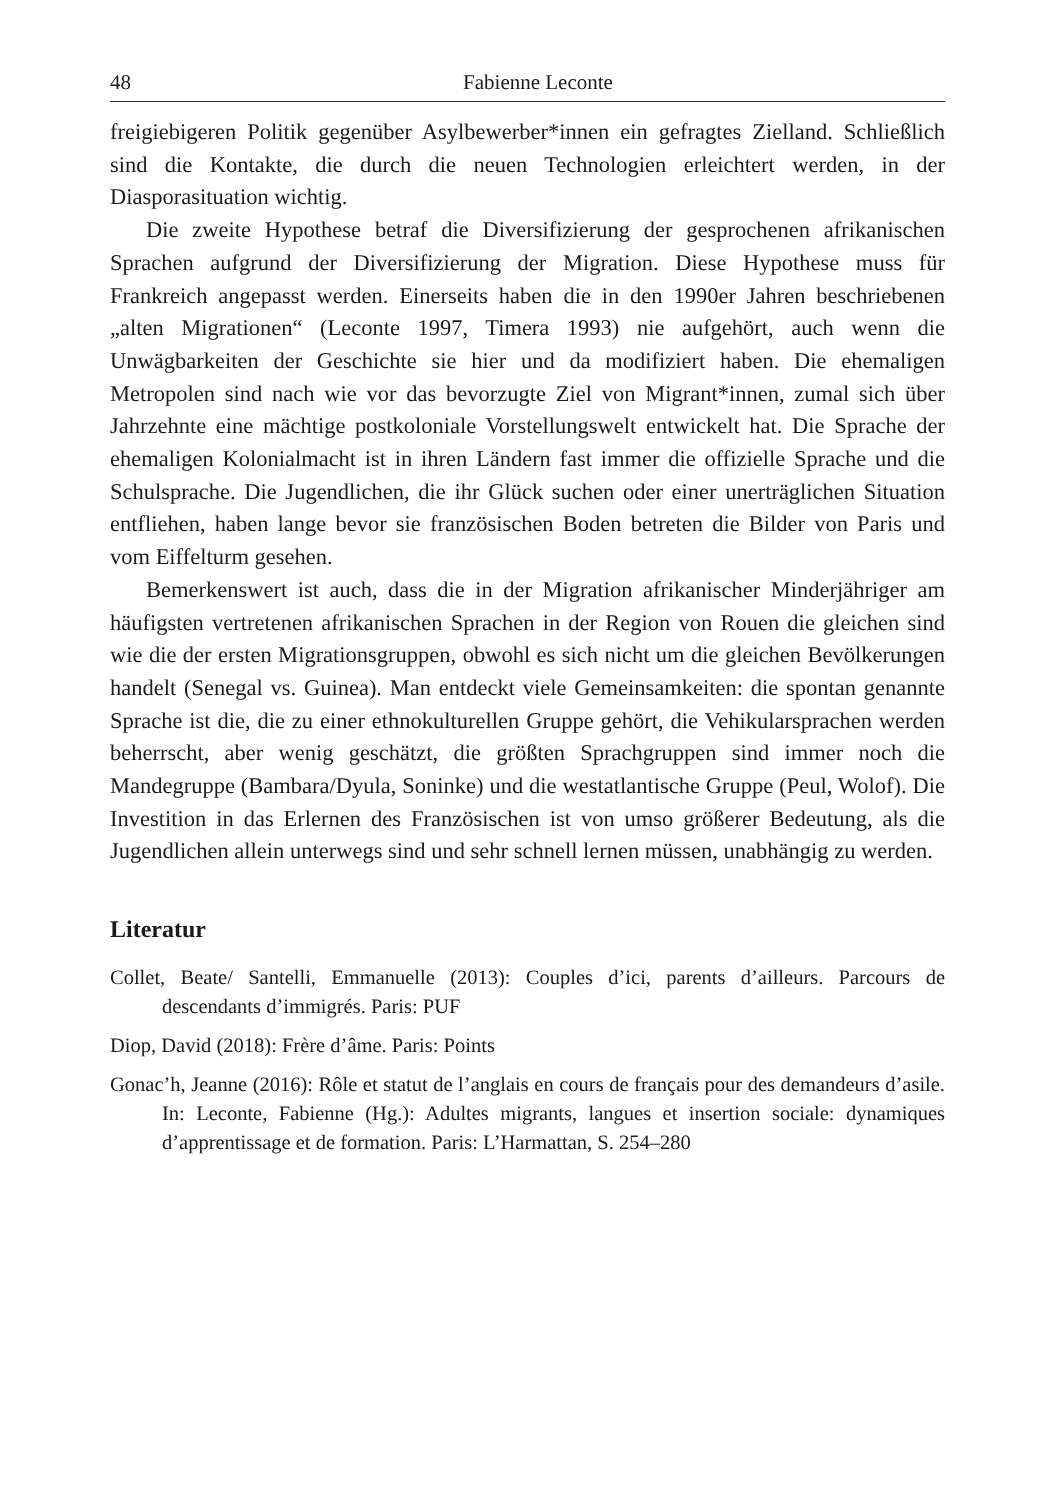48 Fabienne Leconte
freigiebigeren Politik gegenüber Asylbewerber*innen ein gefragtes Zielland. Schließlich sind die Kontakte, die durch die neuen Technologien erleichtert werden, in der Diasporasituation wichtig.
Die zweite Hypothese betraf die Diversifizierung der gesprochenen afrikanischen Sprachen aufgrund der Diversifizierung der Migration. Diese Hypothese muss für Frankreich angepasst werden. Einerseits haben die in den 1990er Jahren beschriebenen „alten Migrationen“ (Leconte 1997, Timera 1993) nie aufgehört, auch wenn die Unwägbarkeiten der Geschichte sie hier und da modifiziert haben. Die ehemaligen Metropolen sind nach wie vor das bevorzugte Ziel von Migrant*innen, zumal sich über Jahrzehnte eine mächtige postkoloniale Vorstellungswelt entwickelt hat. Die Sprache der ehemaligen Kolonialmacht ist in ihren Ländern fast immer die offizielle Sprache und die Schulsprache. Die Jugendlichen, die ihr Glück suchen oder einer unerträglichen Situation entfliehen, haben lange bevor sie französischen Boden betreten die Bilder von Paris und vom Eiffelturm gesehen.
Bemerkenswert ist auch, dass die in der Migration afrikanischer Minderjähriger am häufigsten vertretenen afrikanischen Sprachen in der Region von Rouen die gleichen sind wie die der ersten Migrationsgruppen, obwohl es sich nicht um die gleichen Bevölkerungen handelt (Senegal vs. Guinea). Man entdeckt viele Gemeinsamkeiten: die spontan genannte Sprache ist die, die zu einer ethnokulturellen Gruppe gehört, die Vehikularsprachen werden beherrscht, aber wenig geschätzt, die größten Sprachgruppen sind immer noch die Mandegruppe (Bambara/Dyula, Soninke) und die westatlantische Gruppe (Peul, Wolof). Die Investition in das Erlernen des Französischen ist von umso größerer Bedeutung, als die Jugendlichen allein unterwegs sind und sehr schnell lernen müssen, unabhängig zu werden.
Literatur
Collet, Beate/ Santelli, Emmanuelle (2013): Couples d’ici, parents d’ailleurs. Parcours de descendants d’immigrés. Paris: PUF
Diop, David (2018): Frère d’âme. Paris: Points
Gonac’h, Jeanne (2016): Rôle et statut de l’anglais en cours de français pour des demandeurs d’asile. In: Leconte, Fabienne (Hg.): Adultes migrants, langues et insertion sociale: dynamiques d’apprentissage et de formation. Paris: L’Harmattan, S. 254–280